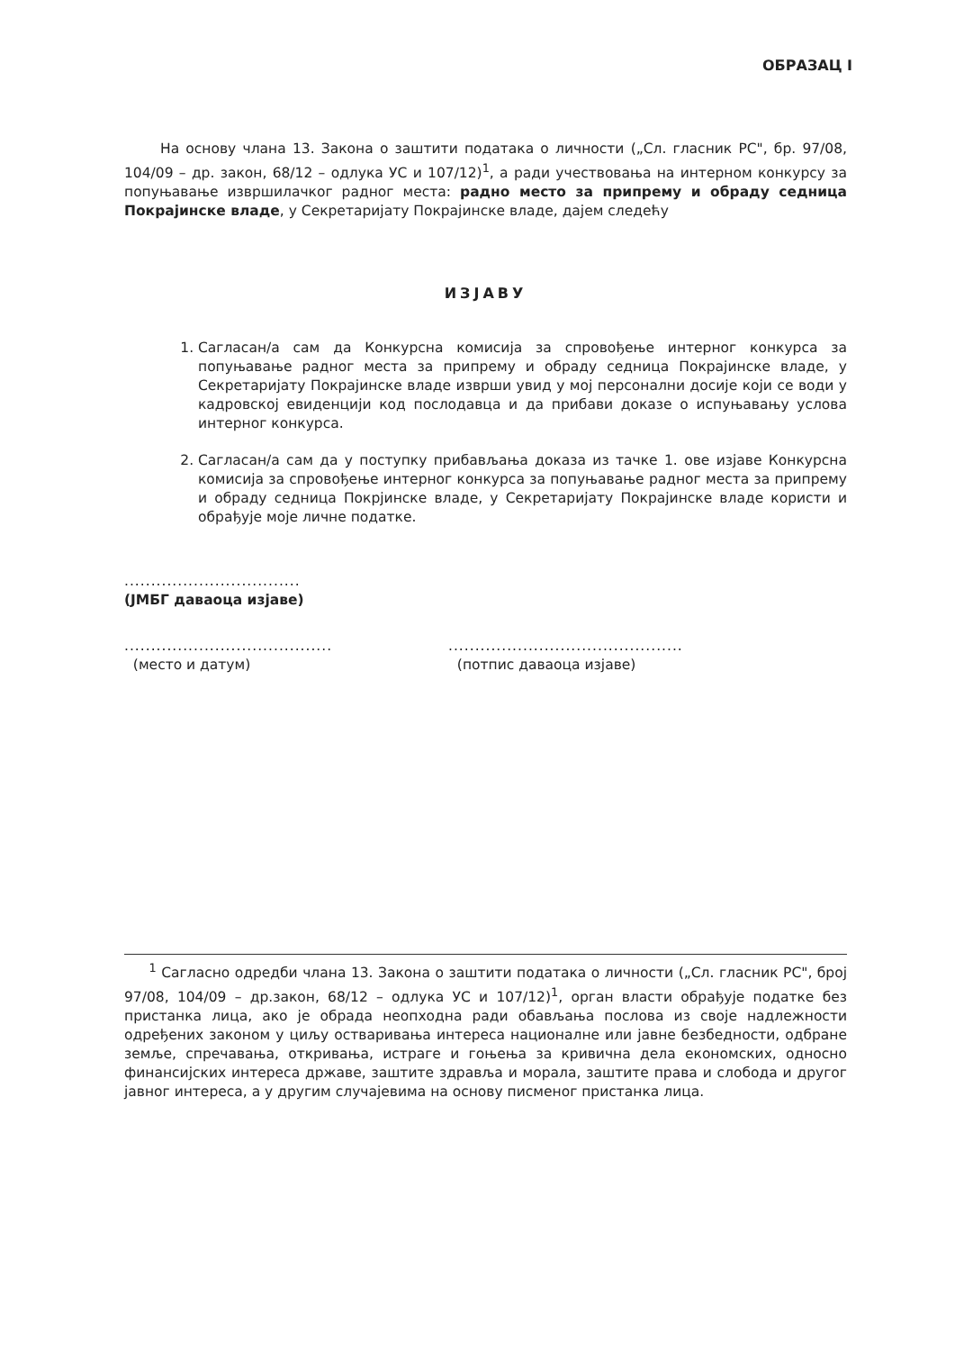ОБРАЗАЦ I
На основу члана 13. Закона о заштити података о личности („Сл. гласник РС", бр. 97/08, 104/09 – др. закон, 68/12 – одлука УС и 107/12)<sup>1</sup>, а ради учествовања на интерном конкурсу за попуњавање извршилачког радног места: радно место за припрему и обраду седница Покрајинске владе, у Секретаријату Покрајинске владе, дајем следећу
ИЗЈАВУ
1. Сагласан/а сам да Конкурсна комисија за спровођење интерног конкурса за попуњавање радног места за припрему и обраду седница Покрајинске владе, у Секретаријату Покрајинске владе изврши увид у мој персонални досије који се води у кадровској евиденцији код послодавца и да прибави доказе о испуњавању услова интерног конкурса.
2. Сагласан/а сам да у поступку прибављања доказа из тачке 1. ове изјаве Конкурсна комисија за спровођење интерног конкурса за попуњавање радног места за припрему и обраду седница Покрјинске владе, у Секретаријату Покрајинске владе користи и обрађује моје личне податке.
.................................
(ЈМБГ даваоца изјаве)
.......................................
(место и датум)
............................................
(потпис даваоца изјаве)
<sup>1</sup> Сагласно одредби члана 13. Закона о заштити података о личности („Сл. гласник РС", број 97/08, 104/09 – др.закон, 68/12 – одлука УС и 107/12)<sup>1</sup>, орган власти обрађује податке без пристанка лица, ако је обрада неопходна ради обављања послова из своје надлежности одређених законом у циљу остваривања интереса националне или јавне безбедности, одбране земље, спречавања, откривања, истраге и гоњења за кривична дела економских, односно финансијских интереса државе, заштите здравља и морала, заштите права и слобода и другог јавног интереса, а у другим случајевима на основу писменог пристанка лица.